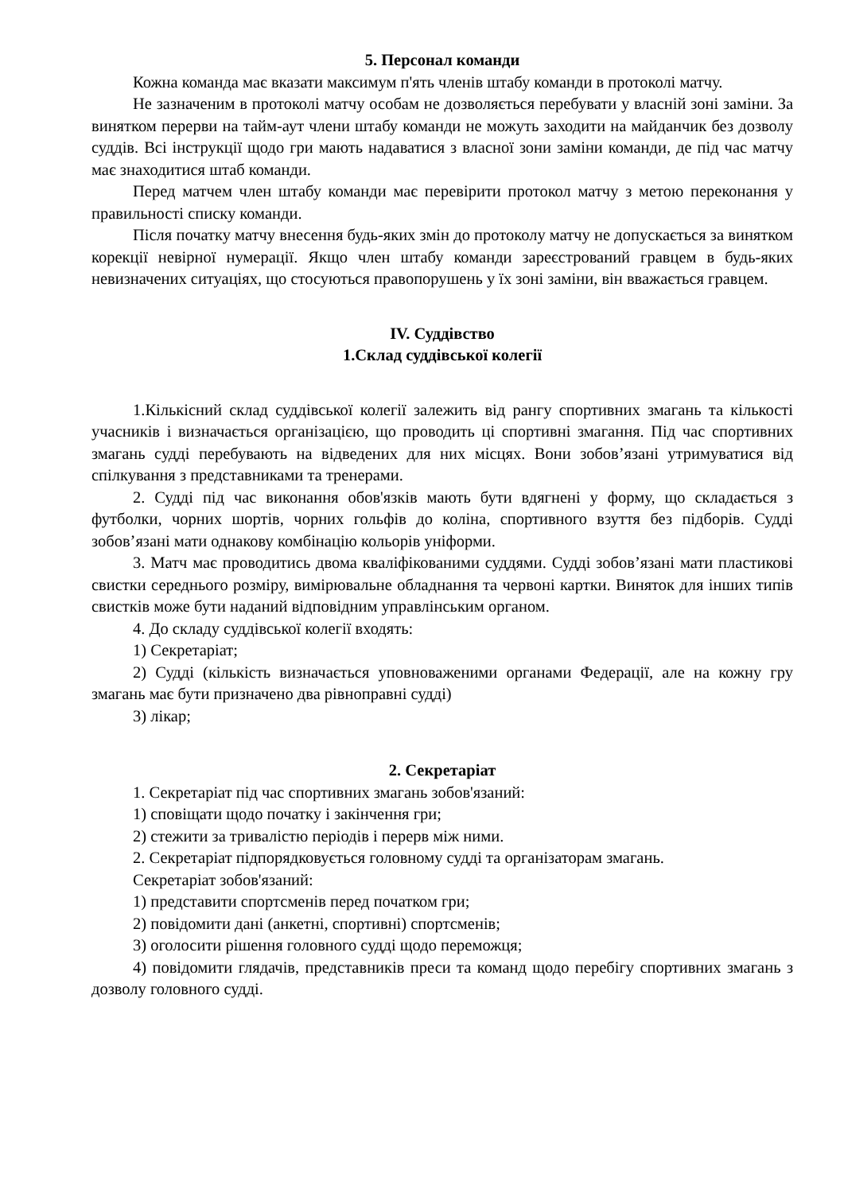5. Персонал команди
Кожна команда має вказати максимум п'ять членів штабу команди в протоколі матчу.
Не зазначеним в протоколі матчу особам не дозволяється перебувати у власній зоні заміни. За винятком перерви на тайм-аут члени штабу команди не можуть заходити на майданчик без дозволу суддів. Всі інструкції щодо гри мають надаватися з власної зони заміни команди, де під час матчу має знаходитися штаб команди.
Перед матчем член штабу команди має перевірити протокол матчу з метою переконання у правильності списку команди.
Після початку матчу внесення будь-яких змін до протоколу матчу не допускається за винятком корекції невірної нумерації. Якщо член штабу команди зареєстрований гравцем в будь-яких невизначених ситуаціях, що стосуються правопорушень у їх зоні заміни, він вважається гравцем.
IV. Суддівство
1.Склад суддівської колегії
1.Кількісний склад суддівської колегії залежить від рангу спортивних змагань та кількості учасників і визначається організацією, що проводить ці спортивні змагання. Під час спортивних змагань судді перебувають на відведених для них місцях. Вони зобов’язані утримуватися від спілкування з представниками та тренерами.
2. Судді під час виконання обов'язків мають бути вдягнені у форму, що складається з футболки, чорних шортів, чорних гольфів до коліна, спортивного взуття без підборів. Судді зобов’язані мати однакову комбінацію кольорів уніформи.
3. Матч має проводитись двома кваліфікованими суддями. Судді зобов’язані мати пластикові свистки середнього розміру, вимірювальне обладнання та червоні картки. Виняток для інших типів свистків може бути наданий відповідним управлінським органом.
4. До складу суддівської колегії входять:
1) Секретаріат;
2) Судді (кількість визначається уповноваженими органами Федерації, але на кожну гру змагань має бути призначено два рівноправні судді)
3) лікар;
2. Секретаріат
1. Секретаріат під час спортивних змагань зобов'язаний:
1) сповіщати щодо початку і закінчення гри;
2) стежити за тривалістю періодів і перерв між ними.
2. Секретаріат підпорядковується головному судді та організаторам змагань.
Секретаріат зобов'язаний:
1) представити спортсменів перед початком гри;
2) повідомити дані (анкетні, спортивні) спортсменів;
3) оголосити рішення головного судді щодо переможця;
4) повідомити глядачів, представників преси та команд щодо перебігу спортивних змагань з дозволу головного судді.